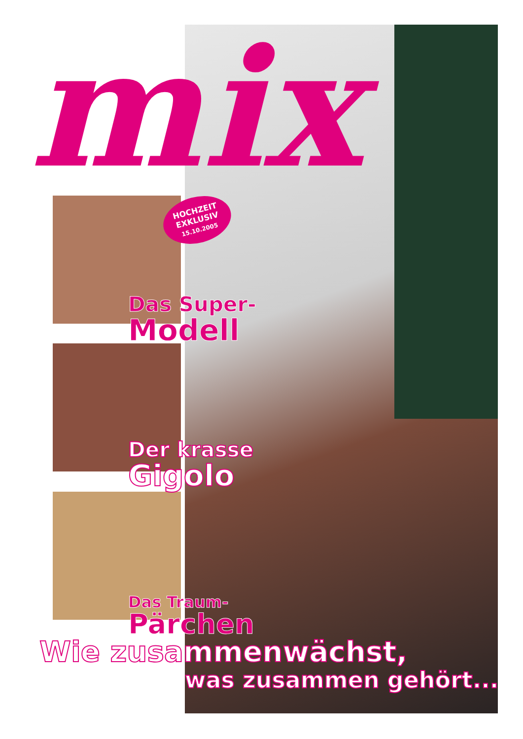mix
HOCHZEIT
EXKLUSIV
15.10.2005
Das Super-
Modell
Der krasse
Gigolo
Das Traum-
Pärchen
Wie zusammenwächst,
was zusammen gehört...